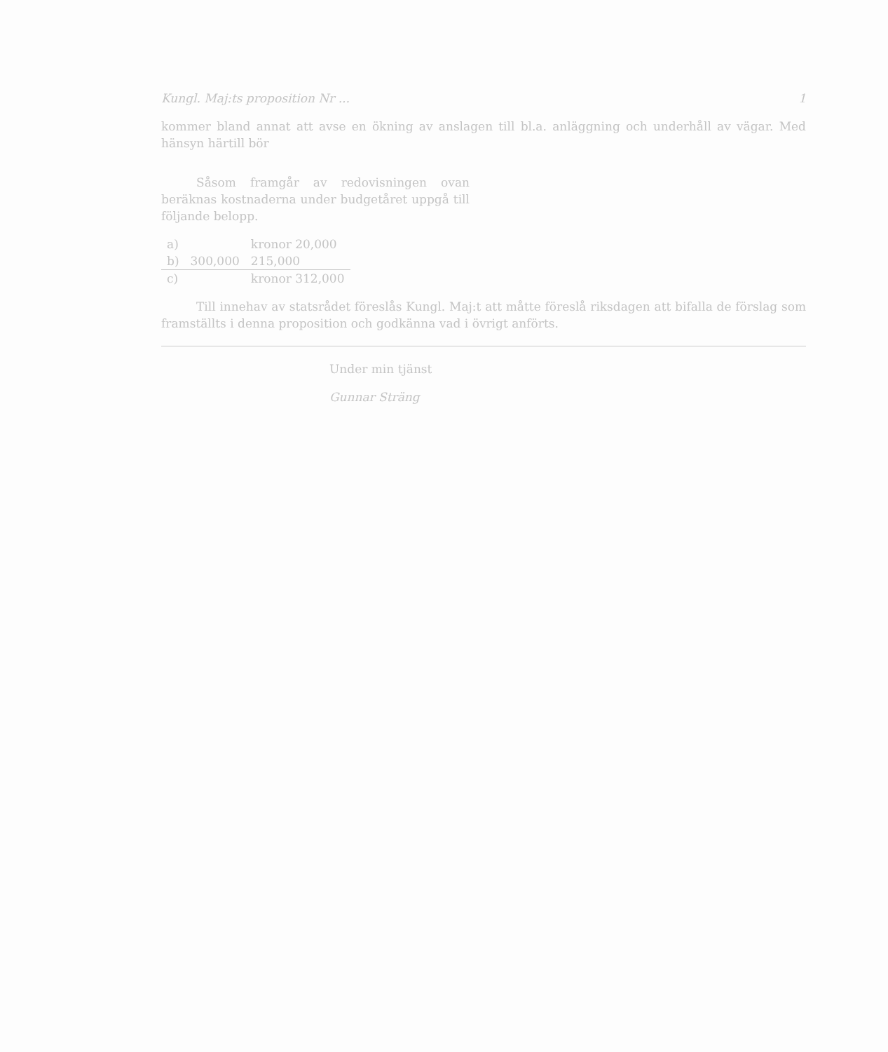Kungl. Maj:ts proposition Nr ... 1
kommer bland annat att avse en ökning av anslagen till bl.a. anläggning och underhåll av vägar. Med hänsyn härtill bör
Såsom framgår av redovisningen ovan beräknas kostnaderna under budgetåret uppgå till följande belopp.
| a) | | kronor 20,000 |
| b) | 300,000 | 215,000 |
| c) | | kronor 312,000 |
Till innehav av statsrådet föreslås Kungl. Maj:t att måtte föreslå riksdagen att bifalla de förslag som framställts i denna proposition och godkänna vad i övrigt anförts.
Under min tjänst
Gunnar Sträng